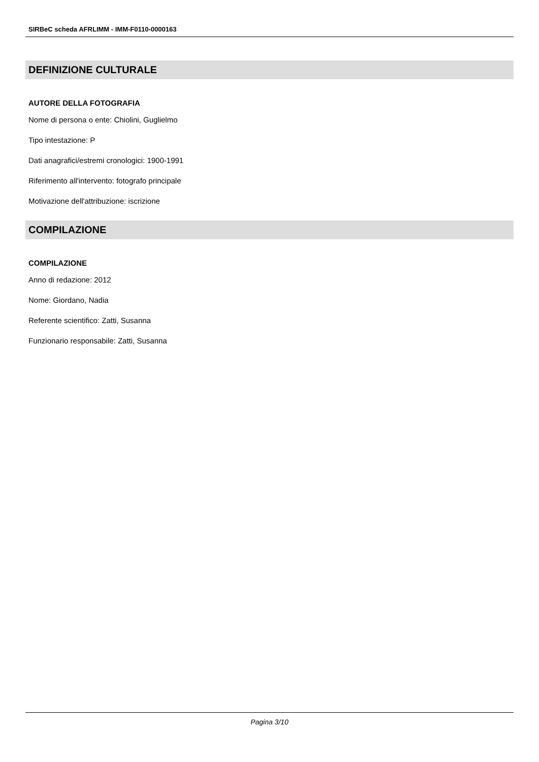SIRBeC scheda AFRLIMM - IMM-F0110-0000163
DEFINIZIONE CULTURALE
AUTORE DELLA FOTOGRAFIA
Nome di persona o ente: Chiolini, Guglielmo
Tipo intestazione: P
Dati anagrafici/estremi cronologici: 1900-1991
Riferimento all'intervento: fotografo principale
Motivazione dell'attribuzione: iscrizione
COMPILAZIONE
COMPILAZIONE
Anno di redazione: 2012
Nome: Giordano, Nadia
Referente scientifico: Zatti, Susanna
Funzionario responsabile: Zatti, Susanna
Pagina 3/10